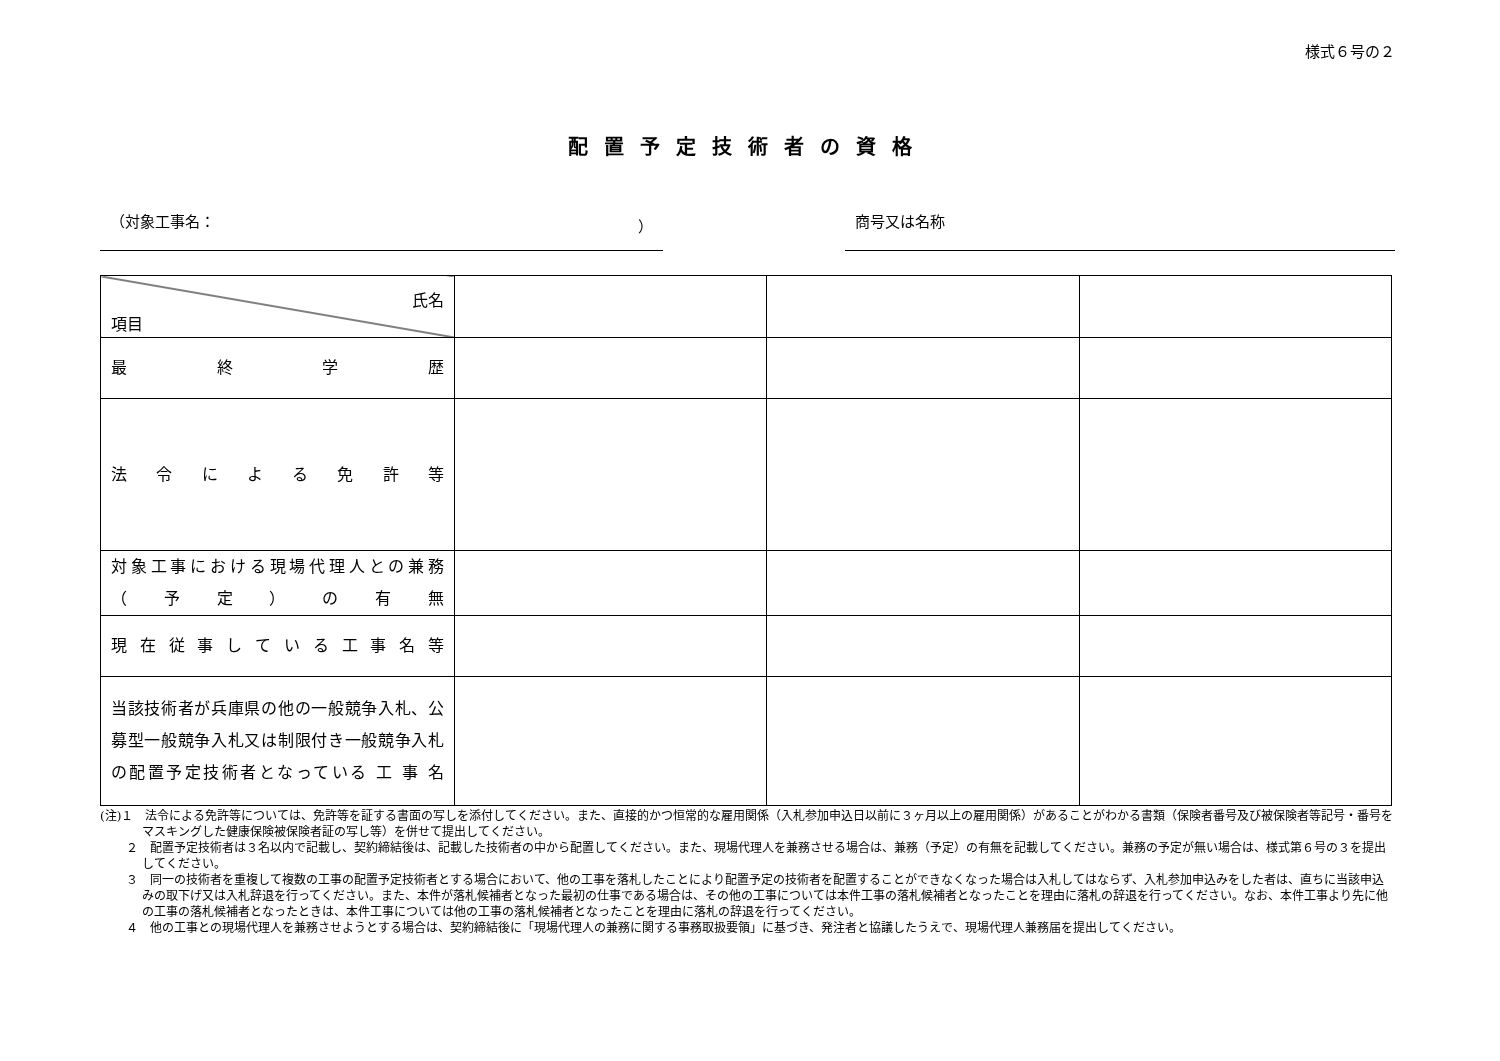様式６号の２
配置予定技術者の資格
（対象工事名： ） 商号又は名称
| 氏名 項目 | | | |
| 最 終 学 歴 | | | |
| 法 令 に よ る 免 許 等 | | | |
| 対象工事における現場代理人との兼務 （ 予 定 ） の 有 無 | | | |
| 現在従事している工事名等 | | | |
| 当該技術者が兵庫県の他の一般競争入札、公募型一般競争入札又は制限付き一般競争入札の配置予定技術者となっている 工 事 名 | | | |
(注)１　法令による免許等については、免許等を証する書面の写しを添付してください。また、直接的かつ恒常的な雇用関係（入札参加申込日以前に３ヶ月以上の雇用関係）があることがわかる書類（保険者番号及び被保険者等記号・番号をマスキングした健康保険被保険者証の写し等）を併せて提出してください。
２　配置予定技術者は３名以内で記載し、契約締結後は、記載した技術者の中から配置してください。また、現場代理人を兼務させる場合は、兼務（予定）の有無を記載してください。兼務の予定が無い場合は、様式第６号の３を提出してください。
３　同一の技術者を重複して複数の工事の配置予定技術者とする場合において、他の工事を落札したことにより配置予定の技術者を配置することができなくなった場合は入札してはならず、入札参加申込みをした者は、直ちに当該申込みの取下げ又は入札辞退を行ってください。また、本件が落札候補者となった最初の仕事である場合は、その他の工事については本件工事の落札候補者となったことを理由に落札の辞退を行ってください。なお、本件工事より先に他の工事の落札候補者となったときは、本件工事については他の工事の落札候補者となったことを理由に落札の辞退を行ってください。
４　他の工事との現場代理人を兼務させようとする場合は、契約締結後に「現場代理人の兼務に関する事務取扱要領」に基づき、発注者と協議したうえで、現場代理人兼務届を提出してください。